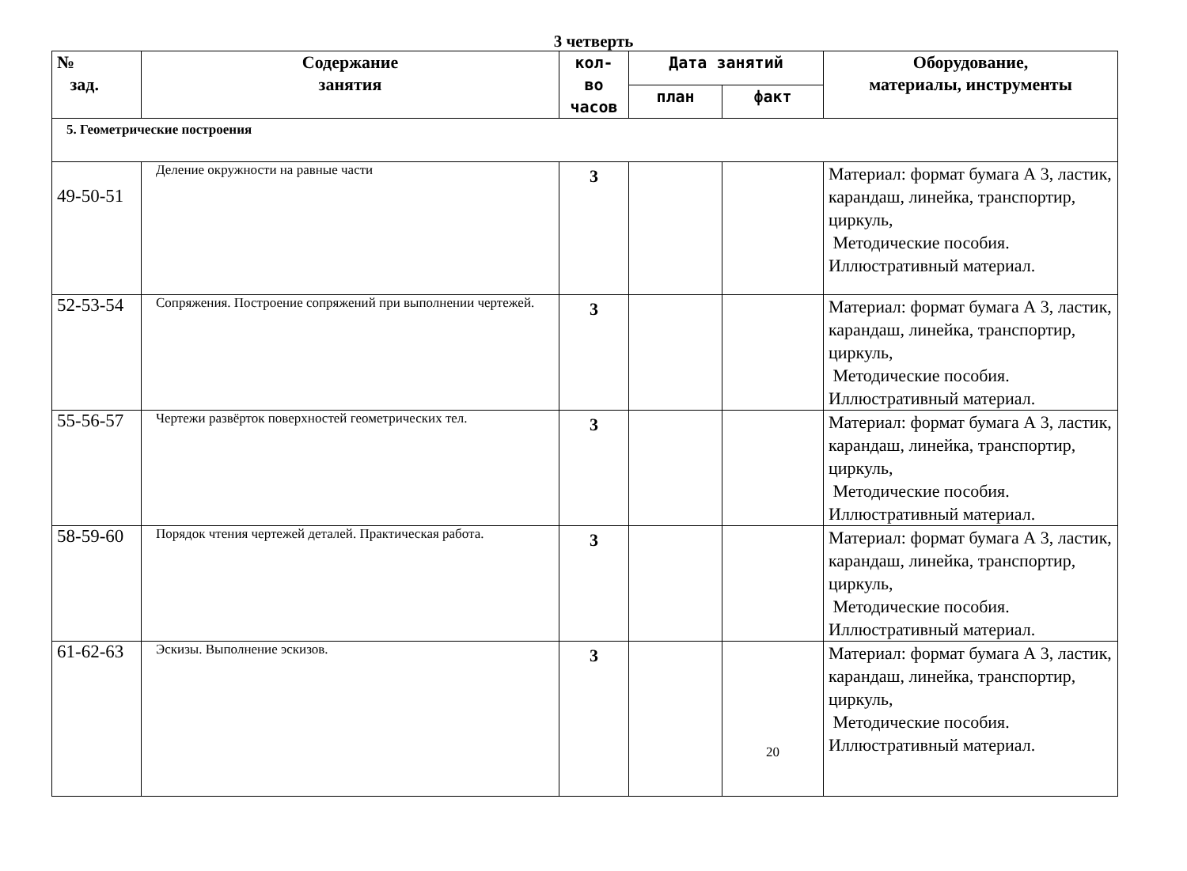3 четверть
| № зад. | Содержание занятия | кол- во часов | Дата занятий | | Оборудование, материалы, инструменты |
| --- | --- | --- | --- | --- | --- |
| | | | план | факт | |
| 5. Геометрические построения | | | | | |
| 49-50-51 | Деление окружности на равные части | 3 | | | Материал: формат бумага А 3, ластик, карандаш, линейка, транспортир, циркуль, Методические пособия. Иллюстративный материал. |
| 52-53-54 | Сопряжения. Построение сопряжений при выполнении чертежей. | 3 | | | Материал: формат бумага А 3, ластик, карандаш, линейка, транспортир, циркуль, Методические пособия. Иллюстративный материал. |
| 55-56-57 | Чертежи развёрток поверхностей геометрических тел. | 3 | | | Материал: формат бумага А 3, ластик, карандаш, линейка, транспортир, циркуль, Методические пособия. Иллюстративный материал. |
| 58-59-60 | Порядок чтения чертежей деталей. Практическая работа. | 3 | | | Материал: формат бумага А 3, ластик, карандаш, линейка, транспортир, циркуль, Методические пособия. Иллюстративный материал. |
| 61-62-63 | Эскизы. Выполнение эскизов. | 3 | | 20 | Материал: формат бумага А 3, ластик, карандаш, линейка, транспортир, циркуль, Методические пособия. Иллюстративный материал. |